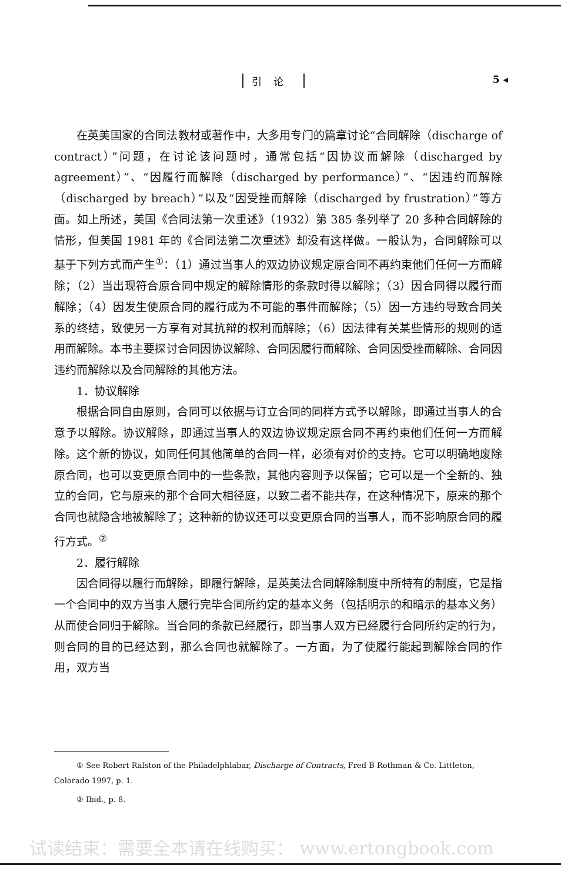引论 5 ◂
在英美国家的合同法教材或著作中，大多用专门的篇章讨论“合同解除（discharge of contract）”问题，在讨论该问题时，通常包括“因协议而解除（discharged by agreement）”、“因履行而解除（discharged by performance）”、“因违约而解除（discharged by breach）”以及“因受挫而解除（discharged by frustration）”等方面。如上所述，美国《合同法第一次重述》（1932）第 385 条列举了 20 多种合同解除的情形，但美国 1981 年的《合同法第二次重述》却没有这样做。一般认为，合同解除可以基于下列方式而产生<sup>①</sup>：（1）通过当事人的双边协议规定原合同不再约束他们任何一方而解除；（2）当出现符合原合同中规定的解除情形的条款时得以解除；（3）因合同得以履行而解除；（4）因发生使原合同的履行成为不可能的事件而解除；（5）因一方违约导致合同关系的终结，致使另一方享有对其抗辩的权利而解除；（6）因法律有关某些情形的规则的适用而解除。本书主要探讨合同因协议解除、合同因履行而解除、合同因受挫而解除、合同因违约而解除以及合同解除的其他方法。
1．协议解除
根据合同自由原则，合同可以依据与订立合同的同样方式予以解除，即通过当事人的合意予以解除。协议解除，即通过当事人的双边协议规定原合同不再约束他们任何一方而解除。这个新的协议，如同任何其他简单的合同一样，必须有对价的支持。它可以明确地废除原合同，也可以变更原合同中的一些条款，其他内容则予以保留；它可以是一个全新的、独立的合同，它与原来的那个合同大相径庭，以致二者不能共存，在这种情况下，原来的那个合同也就隐含地被解除了；这种新的协议还可以变更原合同的当事人，而不影响原合同的履行方式。<sup>②</sup>
2．履行解除
因合同得以履行而解除，即履行解除，是英美法合同解除制度中所特有的制度，它是指一个合同中的双方当事人履行完毕合同所约定的基本义务（包括明示的和暗示的基本义务）从而使合同归于解除。当合同的条款已经履行，即当事人双方已经履行合同所约定的行为，则合同的目的已经达到，那么合同也就解除了。一方面，为了使履行能起到解除合同的作用，双方当
① See Robert Ralston of the Philadelphlabar, Discharge of Contracts, Fred B Rothman & Co. Littleton, Colorado 1997, p. 1.
② Ibid., p. 8.
试读结束：需要全本请在线购买： www.ertongbook.com